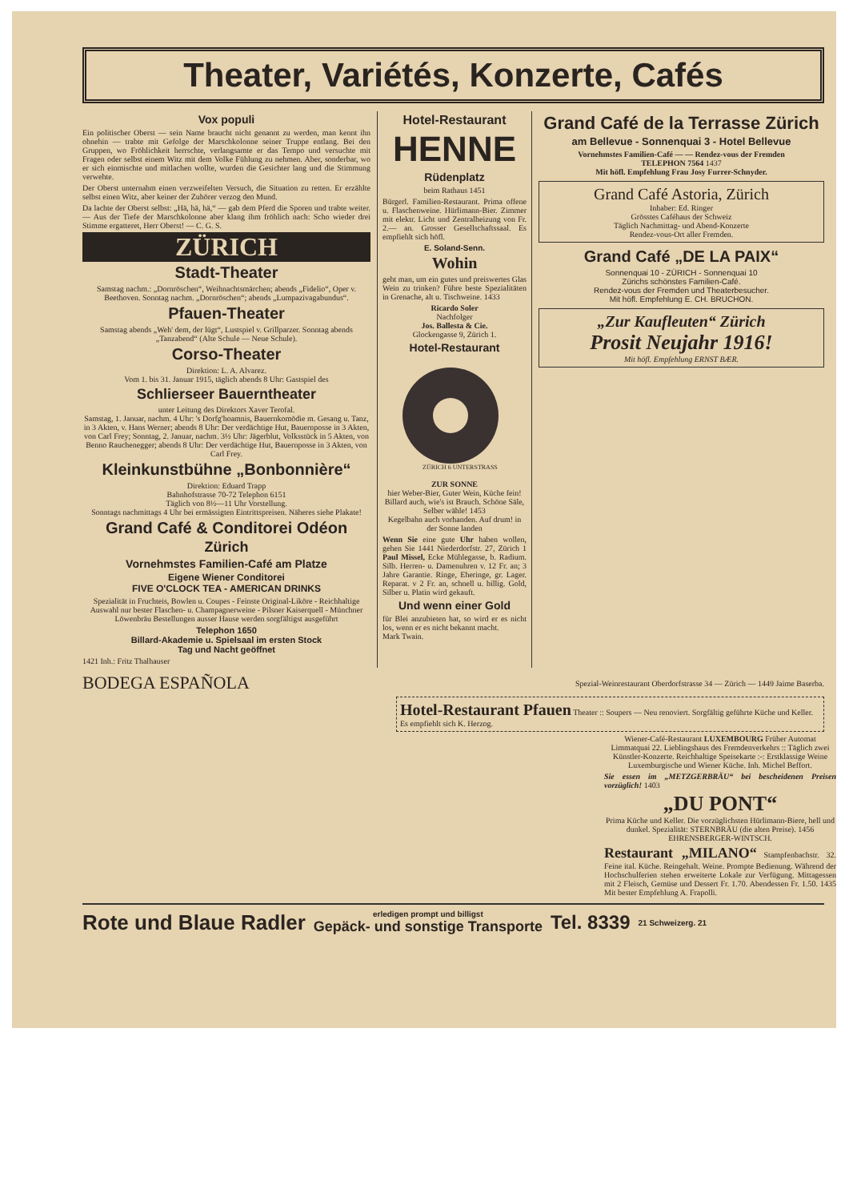Theater, Variétés, Konzerte, Cafés
Vox populi
Ein politischer Oberst — sein Name braucht nicht genannt zu werden, man kennt ihn ohnehin — trabte mit Gefolge der Marschkolonne seiner Truppe entlang. Bei den Gruppen, wo Fröhlichkeit herrschte, verlangsamte er das Tempo und versuchte mit Fragen oder selbst einem Witz mit dem Volke Fühlung zu nehmen. Aber, sonderbar, wo er sich einmischte und mitlachen wollte, wurden die Gesichter lang und die Stimmung verwehte.
Der Oberst unternahm einen verzweifelten Versuch, die Situation zu retten. Er erzählte selbst einen Witz, aber keiner der Zuhörer verzog den Mund.
Da lachte der Oberst selbst: „Hä, hä, hä,“ — gab dem Pferd die Sporen und trabte weiter. — Aus der Tiefe der Marschkolonne aber klang ihm fröhlich nach: Scho wieder drei Stimme ergatteret, Herr Oberst! — C. G. S.
ZÜRICH
Stadt-Theater
Samstag nachm.: „Dornröschen“, Weihnachtsmärchen; abends „Fidelio“, Oper v. Beethoven. Sonntag nachm. „Dornröschen“; abends „Lumpazivagabundus“.
Pfauen-Theater
Samstag abends „Weh' dem, der lügt“, Lustspiel v. Grillparzer. Sonntag abends „Tanzabend“ (Alte Schule — Neue Schule).
Corso-Theater
Direktion: L. A. Alvarez.
Vom 1. bis 31. Januar 1915, täglich abends 8 Uhr: Gastspiel des
Schlierseer Bauerntheater
unter Leitung des Direktors Xaver Terofal.
Samstag, 1. Januar, nachm. 4 Uhr: 's Dorfg'hoamnis, Bauernkomödie m. Gesang u. Tanz, in 3 Akten, v. Hans Werner; abends 8 Uhr: Der verdächtige Hut, Bauernposse in 3 Akten, von Carl Frey; Sonntag, 2. Januar, nachm. 3½ Uhr: Jägerblut, Volksstück in 5 Akten, von Benno Rauchenegger; abends 8 Uhr: Der verdächtige Hut, Bauernposse in 3 Akten, von Carl Frey.
Kleinkunstbühne „Bonbonnière“
Direktion: Eduard Trapp
Bahnhofstrasse 70-72 Telephon 6151
Täglich von 8½—11 Uhr Vorstellung.
Sonntags nachmittags 4 Uhr bei ermässigten Eintrittspreisen. Näheres siehe Plakate!
Grand Café & Conditorei Odéon
Zürich
Vornehmstes Familien-Café am Platze
Eigene Wiener Conditorei
FIVE O'CLOCK TEA - AMERICAN DRINKS
Spezialität in Fruchteis, Bowlen u. Coupes - Feinste Original-Liköre - Reichhaltige Auswahl nur bester Flaschen- u. Champagnerweine - Pilsner Kaiserquell - Münchner Löwenbräu Bestellungen ausser Hause werden sorgfältigst ausgeführt
Telephon 1650
Billard-Akademie u. Spielsaal im ersten Stock
Tag und Nacht geöffnet
1421 Inh.: Fritz Thalhauser
Hotel-Restaurant
HENNE
Rüdenplatz
beim Rathaus 1451
Bürgerl. Familien-Restaurant. Prima offene u. Flaschenweine. Hürlimann-Bier. Zimmer mit elektr. Licht und Zentralheizung von Fr. 2.— an. Grosser Gesellschaftssaal. Es empfiehlt sich höfl.
E. Soland-Senn.
Wohin
geht man, um ein gutes und preiswertes Glas Wein zu trinken? Führe beste Spezialitäten in Grenache, alt u. Tischweine. 1433
Ricardo Soler
Nachfolger
Jos. Ballesta & Cie.
Glockengasse 9, Zürich 1.
Hotel-Restaurant
ZÜRICH 6 UNTERSTRASS
ZUR SONNE
hier Weber-Bier, Guter Wein, Küche fein! Billard auch, wie's ist Brauch. Schöne Säle, Selber wähle! 1453
Kegelbahn auch vorhanden. Auf drum! in der Sonne landen
Wenn Sie eine gute Uhr haben wollen, gehen Sie 1441 Niederdorfstr. 27, Zürich 1 Paul Missel, Ecke Mühlegasse, b. Radium. Silb. Herren- u. Damenuhren v. 12 Fr. an; 3 Jahre Garantie. Ringe, Eheringe, gr. Lager. Reparat. v 2 Fr. an, schnell u. billig. Gold, Silber u. Platin wird gekauft.
Und wenn einer Gold
für Blei anzubieten hat, so wird er es nicht los, wenn er es nicht bekannt macht.
Mark Twain.
Grand Café de la Terrasse Zürich
am Bellevue - Sonnenquai 3 - Hotel Bellevue
Vornehmstes Familien-Café — — Rendez-vous der Fremden
TELEPHON 7564 1437
Mit höfl. Empfehlung Frau Josy Furrer-Schnyder.
Grand Café Astoria, Zürich
Inhaber: Ed. Ringer
Grösstes Caféhaus der Schweiz
Täglich Nachmittag- und Abend-Konzerte
Rendez-vous-Ort aller Fremden.
Grand Café „DE LA PAIX“
Sonnenquai 10 - ZÜRICH - Sonnenquai 10
Zürichs schönstes Familien-Café.
Rendez-vous der Fremden und Theaterbesucher.
Mit höfl. Empfehlung E. CH. BRUCHON.
„Zur Kaufleuten“ Zürich
Prosit Neujahr 1916!
Mit höfl. Empfehlung ERNST BÆR.
BODEGA ESPAÑOLA Spezial-Weinrestaurant Oberdorfstrasse 34 — Zürich — 1449 Jaime Baserba.
Hotel-Restaurant Pfauen Theater :: Soupers — Neu renoviert. Sorgfältig geführte Küche und Keller. Es empfiehlt sich K. Herzog.
Wiener-Café-Restaurant LUXEMBOURG Früher Automat Limmatquai 22. Lieblingshaus des Fremdenverkehrs :: Täglich zwei Künstler-Konzerte. Reichhaltige Speisekarte :-: Erstklassige Weine Luxemburgische und Wiener Küche. Inh. Michel Beffort.
Sie essen im „METZGERBRÄU“ bei bescheidenen Preisen vorzüglich! 1403
„DU PONT“
Prima Küche und Keller. Die vorzüglichsten Hürlimann-Biere, hell und dunkel. Spezialität: STERNBRÄU (die alten Preise). 1456 EHRENSBERGER-WINTSCH.
Restaurant „MILANO“ Stampfenbachstr. 32. Feine ital. Küche. Reingehalt. Weine. Prompte Bedienung. Während der Hochschulferien stehen erweiterte Lokale zur Verfügung. Mittagessen mit 2 Fleisch, Gemüse und Dessert Fr. 1.70. Abendessen Fr. 1.50. 1435 Mit bester Empfehlung A. Frapolli.
Rote und Blaue Radler erledigen prompt und billigst
Gepäck- und sonstige Transporte Tel. 8339 21 Schweizerg. 21